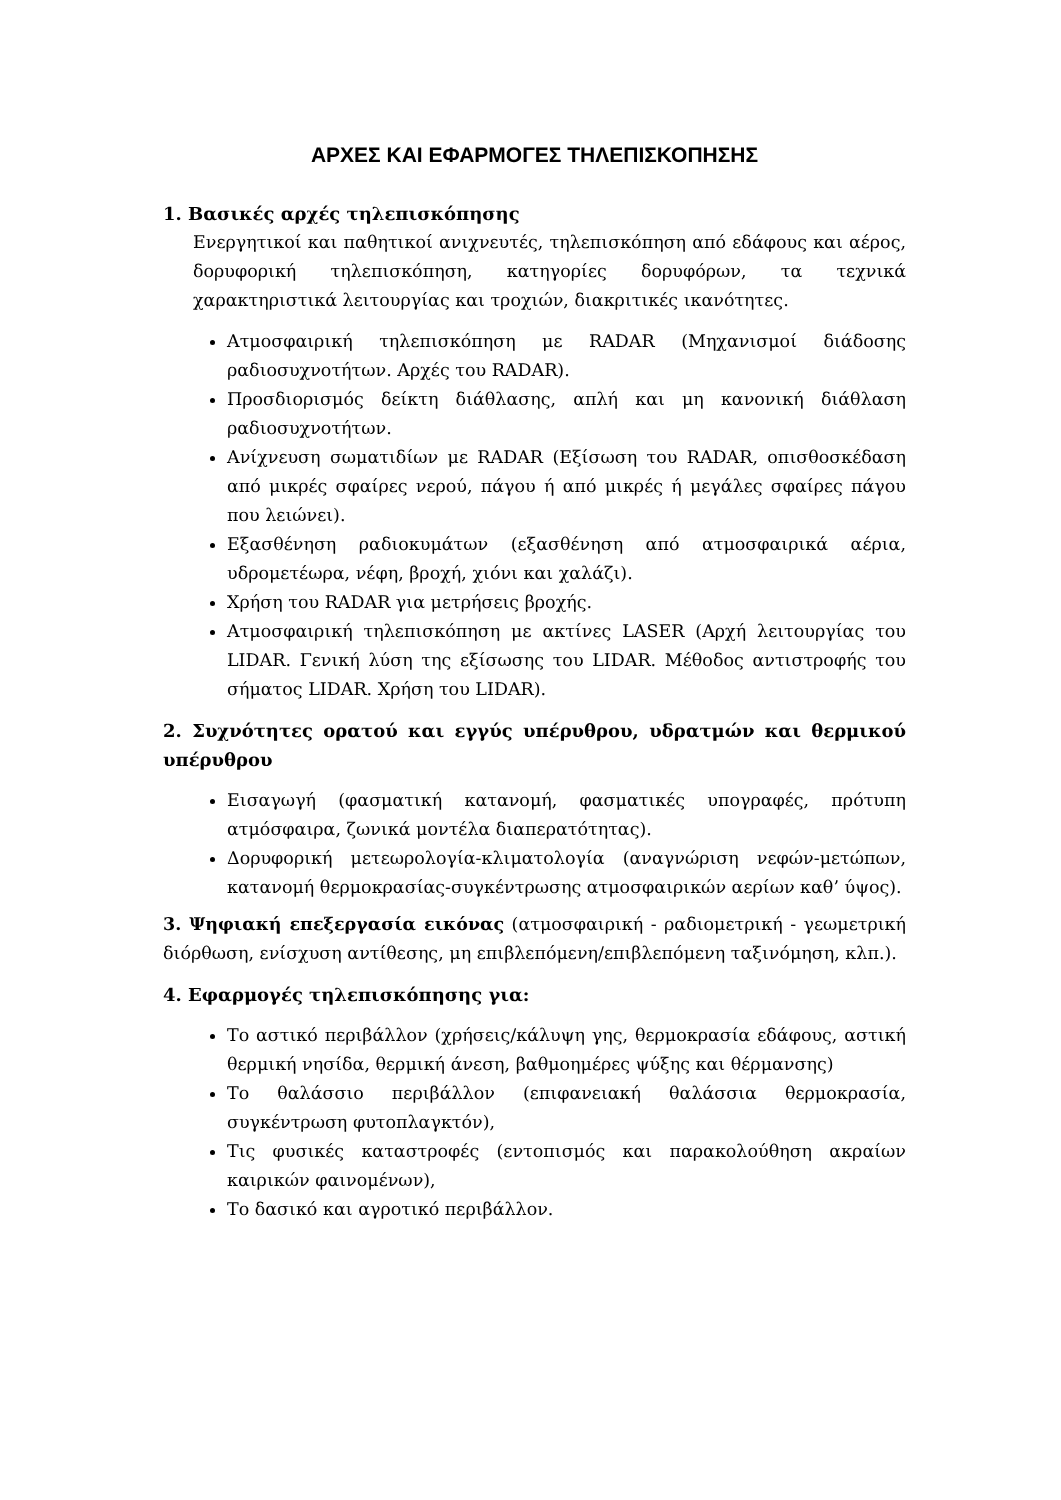ΑΡΧΕΣ ΚΑΙ ΕΦΑΡΜΟΓΕΣ ΤΗΛΕΠΙΣΚΟΠΗΣΗΣ
1. Βασικές αρχές τηλεπισκόπησης
Ενεργητικοί και παθητικοί ανιχνευτές, τηλεπισκόπηση από εδάφους και αέρος, δορυφορική τηλεπισκόπηση, κατηγορίες δορυφόρων, τα τεχνικά χαρακτηριστικά λειτουργίας και τροχιών, διακριτικές ικανότητες.
Ατμοσφαιρική τηλεπισκόπηση με RADAR (Μηχανισμοί διάδοσης ραδιοσυχνοτήτων. Αρχές του RADAR).
Προσδιορισμός δείκτη διάθλασης, απλή και μη κανονική διάθλαση ραδιοσυχνοτήτων.
Ανίχνευση σωματιδίων με RADAR (Εξίσωση του RADAR, οπισθοσκέδαση από μικρές σφαίρες νερού, πάγου ή από μικρές ή μεγάλες σφαίρες πάγου που λειώνει).
Εξασθένηση ραδιοκυμάτων (εξασθένηση από ατμοσφαιρικά αέρια, υδρομετέωρα, νέφη, βροχή, χιόνι και χαλάζι).
Χρήση του RADAR για μετρήσεις βροχής.
Ατμοσφαιρική τηλεπισκόπηση με ακτίνες LASER (Αρχή λειτουργίας του LIDAR. Γενική λύση της εξίσωσης του LIDAR. Μέθοδος αντιστροφής του σήματος LIDAR. Χρήση του LIDAR).
2. Συχνότητες ορατού και εγγύς υπέρυθρου, υδρατμών και θερμικού υπέρυθρου
Εισαγωγή (φασματική κατανομή, φασματικές υπογραφές, πρότυπη ατμόσφαιρα, ζωνικά μοντέλα διαπερατότητας).
Δορυφορική μετεωρολογία-κλιματολογία (αναγνώριση νεφών-μετώπων, κατανομή θερμοκρασίας-συγκέντρωσης ατμοσφαιρικών αερίων καθ’ ύψος).
3. Ψηφιακή επεξεργασία εικόνας (ατμοσφαιρική - ραδιομετρική - γεωμετρική διόρθωση, ενίσχυση αντίθεσης, μη επιβλεπόμενη/επιβλεπόμενη ταξινόμηση, κλπ.).
4. Εφαρμογές τηλεπισκόπησης για:
Το αστικό περιβάλλον (χρήσεις/κάλυψη γης, θερμοκρασία εδάφους, αστική θερμική νησίδα, θερμική άνεση, βαθμοημέρες ψύξης και θέρμανσης)
Το θαλάσσιο περιβάλλον (επιφανειακή θαλάσσια θερμοκρασία, συγκέντρωση φυτοπλαγκτόν),
Τις φυσικές καταστροφές (εντοπισμός και παρακολούθηση ακραίων καιρικών φαινομένων),
Το δασικό και αγροτικό περιβάλλον.